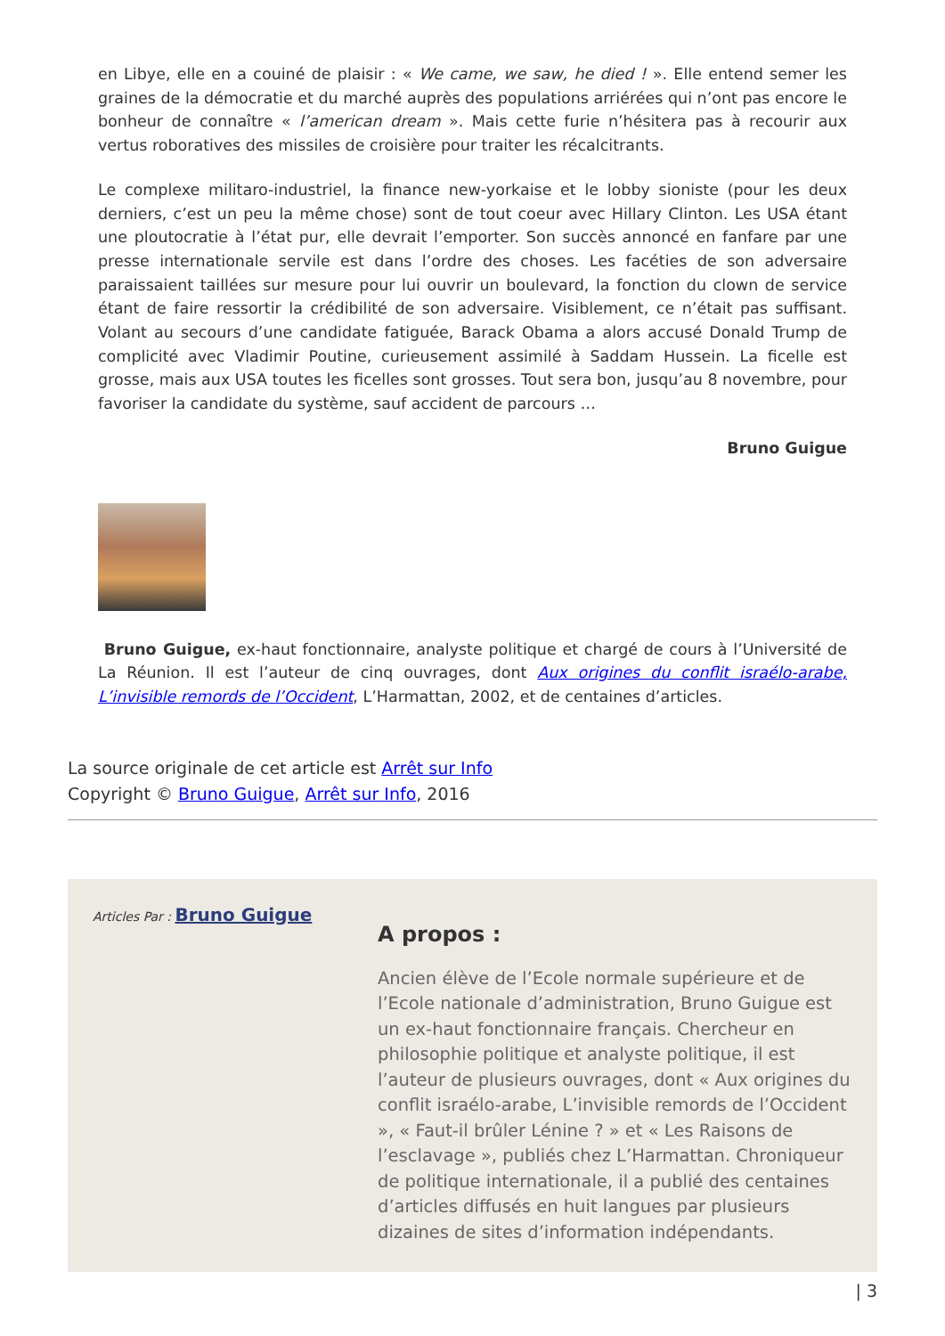en Libye, elle en a couiné de plaisir : « We came, we saw, he died ! ». Elle entend semer les graines de la démocratie et du marché auprès des populations arriérées qui n’ont pas encore le bonheur de connaître « l’american dream ». Mais cette furie n’hésitera pas à recourir aux vertus roboratives des missiles de croisière pour traiter les récalcitrants.
Le complexe militaro-industriel, la finance new-yorkaise et le lobby sioniste (pour les deux derniers, c’est un peu la même chose) sont de tout coeur avec Hillary Clinton. Les USA étant une ploutocratie à l’état pur, elle devrait l’emporter. Son succès annoncé en fanfare par une presse internationale servile est dans l’ordre des choses. Les facéties de son adversaire paraissaient taillées sur mesure pour lui ouvrir un boulevard, la fonction du clown de service étant de faire ressortir la crédibilité de son adversaire. Visiblement, ce n’était pas suffisant. Volant au secours d’une candidate fatiguée, Barack Obama a alors accusé Donald Trump de complicité avec Vladimir Poutine, curieusement assimilé à Saddam Hussein. La ficelle est grosse, mais aux USA toutes les ficelles sont grosses. Tout sera bon, jusqu’au 8 novembre, pour favoriser la candidate du système, sauf accident de parcours …
Bruno Guigue
Bruno Guigue, ex-haut fonctionnaire, analyste politique et chargé de cours à l’Université de La Réunion. Il est l’auteur de cinq ouvrages, dont Aux origines du conflit israélo-arabe, L’invisible remords de l’Occident, L’Harmattan, 2002, et de centaines d’articles.
La source originale de cet article est Arrêt sur Info
Copyright © Bruno Guigue, Arrêt sur Info, 2016
Articles Par : Bruno Guigue
A propos :
Ancien élève de l’Ecole normale supérieure et de l’Ecole nationale d’administration, Bruno Guigue est un ex-haut fonctionnaire français. Chercheur en philosophie politique et analyste politique, il est l’auteur de plusieurs ouvrages, dont « Aux origines du conflit israélo-arabe, L’invisible remords de l’Occident », « Faut-il brûler Lénine ? » et « Les Raisons de l’esclavage », publiés chez L’Harmattan. Chroniqueur de politique internationale, il a publié des centaines d’articles diffusés en huit langues par plusieurs dizaines de sites d’information indépendants.
| 3